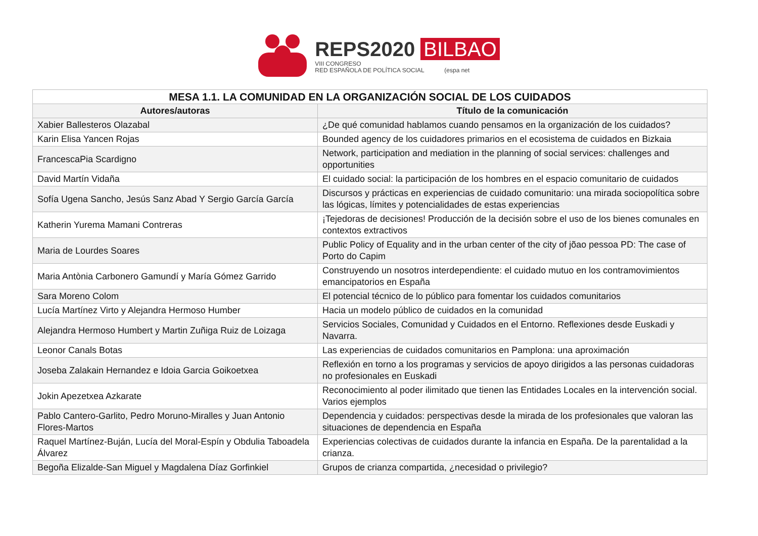REPS2020 BILBAO
VIII CONGRESO
RED ESPAÑOLA DE POLÍTICA SOCIAL (espa net
| MESA 1.1. LA COMUNIDAD EN LA ORGANIZACIÓN SOCIAL DE LOS CUIDADOS | |
| --- | --- |
| Autores/autoras | Título de la comunicación |
| Xabier Ballesteros Olazabal | ¿De qué comunidad hablamos cuando pensamos en la organización de los cuidados? |
| Karin Elisa Yancen Rojas | Bounded agency de los cuidadores primarios en el ecosistema de cuidados en Bizkaia |
| FrancescaPia Scardigno | Network, participation and mediation in the planning of social services: challenges and opportunities |
| David Martín Vidaña | El cuidado social: la participación de los hombres en el espacio comunitario de cuidados |
| Sofía Ugena Sancho, Jesús Sanz Abad Y Sergio García García | Discursos y prácticas en experiencias de cuidado comunitario: una mirada sociopolítica sobre las lógicas, límites y potencialidades de estas experiencias |
| Katherin Yurema Mamani Contreras | ¡Tejedoras de decisiones! Producción de la decisión sobre el uso de los bienes comunales en contextos extractivos |
| Maria de Lourdes Soares | Public Policy of Equality and in the urban center of the city of jõao pessoa PD: The case of Porto do Capim |
| Maria Antònia Carbonero Gamundí y María Gómez Garrido | Construyendo un nosotros interdependiente: el cuidado mutuo en los contramovimientos emancipatorios en España |
| Sara Moreno Colom | El potencial técnico de lo público para fomentar los cuidados comunitarios |
| Lucía Martínez Virto y Alejandra Hermoso Humber | Hacia un modelo público de cuidados en la comunidad |
| Alejandra Hermoso Humbert y Martin Zuñiga Ruiz de Loizaga | Servicios Sociales, Comunidad y Cuidados en el Entorno. Reflexiones desde Euskadi y Navarra. |
| Leonor Canals Botas | Las experiencias de cuidados comunitarios en Pamplona: una aproximación |
| Joseba Zalakain Hernandez e Idoia Garcia Goikoetxea | Reflexión en torno a los programas y servicios de apoyo dirigidos a las personas cuidadoras no profesionales en Euskadi |
| Jokin Apezetxea Azkarate | Reconocimiento al poder ilimitado que tienen las Entidades Locales en la intervención social. Varios ejemplos |
| Pablo Cantero-Garlito, Pedro Moruno-Miralles y Juan Antonio Flores-Martos | Dependencia y cuidados: perspectivas desde la mirada de los profesionales que valoran las situaciones de dependencia en España |
| Raquel Martínez-Buján, Lucía del Moral-Espín y Obdulia Taboadela Álvarez | Experiencias colectivas de cuidados durante la infancia en España. De la parentalidad a la crianza. |
| Begoña Elizalde-San Miguel y Magdalena Díaz Gorfinkiel | Grupos de crianza compartida, ¿necesidad o privilegio? |